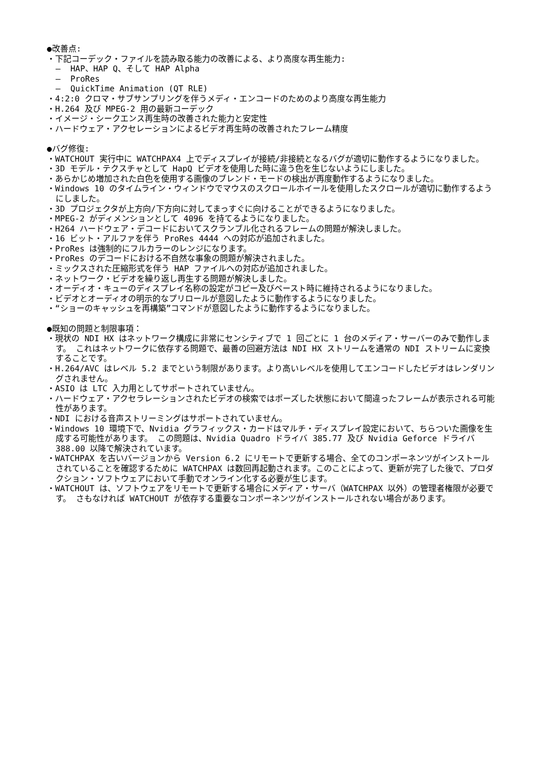●改善点:
・下記コーデック・ファイルを読み取る能力の改善による、より高度な再生能力:
– HAP、HAP Q、そして HAP Alpha
– ProRes
– QuickTime Animation (QT RLE)
・4:2:0 クロマ・サブサンプリングを伴うメディ・エンコードのためのより高度な再生能力
・H.264 及び MPEG-2 用の最新コーデック
・イメージ・シークエンス再生時の改善された能力と安定性
・ハードウェア・アクセレーションによるビデオ再生時の改善されたフレーム精度
●バグ修復:
・WATCHOUT 実行中に WATCHPAX4 上でディスプレイが接続/非接続となるバグが適切に動作するようになりました。
・3D モデル・テクスチャとして HapQ ビデオを使用した時に違う色を生じないようにしました。
・あらかじめ増加された白色を使用する画像のブレンド・モードの検出が再度動作するようになりました。
・Windows 10 のタイムライン・ウィンドウでマウスのスクロールホイールを使用したスクロールが適切に動作するようにしました。
・3D プロジェクタが上方向/下方向に対してまっすぐに向けることができるようになりました。
・MPEG-2 がディメンションとして 4096 を持てるようになりました。
・H264 ハードウェア・デコードにおいてスクランブル化されるフレームの問題が解決しました。
・16 ビット・アルファを伴う ProRes 4444 への対応が追加されました。
・ProRes は強制的にフルカラーのレンジになります。
・ProRes のデコードにおける不自然な事象の問題が解決されました。
・ミックスされた圧縮形式を伴う HAP ファイルへの対応が追加されました。
・ネットワーク・ビデオを繰り返し再生する問題が解決しました。
・オーディオ・キューのディスプレイ名称の設定がコピー及びペースト時に維持されるようになりました。
・ビデオとオーディオの明示的なプリロールが意図したように動作するようになりました。
・“ショーのキャッシュを再構築”コマンドが意図したように動作するようになりました。
●既知の問題と制限事項：
・現状の NDI HX はネットワーク構成に非常にセンシティブで 1 回ごとに 1 台のメディア・サーバーのみで動作します。 これはネットワークに依存する問題で、最善の回避方法は NDI HX ストリームを通常の NDI ストリームに変換することです。
・H.264/AVC はレベル 5.2 までという制限があります。より高いレベルを使用してエンコードしたビデオはレンダリングされません。
・ASIO は LTC 入力用としてサポートされていません。
・ハードウェア・アクセラレーションされたビデオの検索ではポーズした状態において間違ったフレームが表示される可能性があります。
・NDI における音声ストリーミングはサポートされていません。
・Windows 10 環境下で、Nvidia グラフィックス・カードはマルチ・ディスプレイ設定において、ちらついた画像を生成する可能性があります。 この問題は、Nvidia Quadro ドライバ 385.77 及び Nvidia Geforce ドライバ 388.00 以降で解決されています。
・WATCHPAX を古いバージョンから Version 6.2 にリモートで更新する場合、全てのコンポーネンツがインストールされていることを確認するために WATCHPAX は数回再起動されます。このことによって、更新が完了した後で、プロダクション・ソフトウェアにおいて手動でオンライン化する必要が生じます。
・WATCHOUT は、ソフトウェアをリモートで更新する場合にメディア・サーバ（WATCHPAX 以外）の管理者権限が必要です。 さもなければ WATCHOUT が依存する重要なコンポーネンツがインストールされない場合があります。